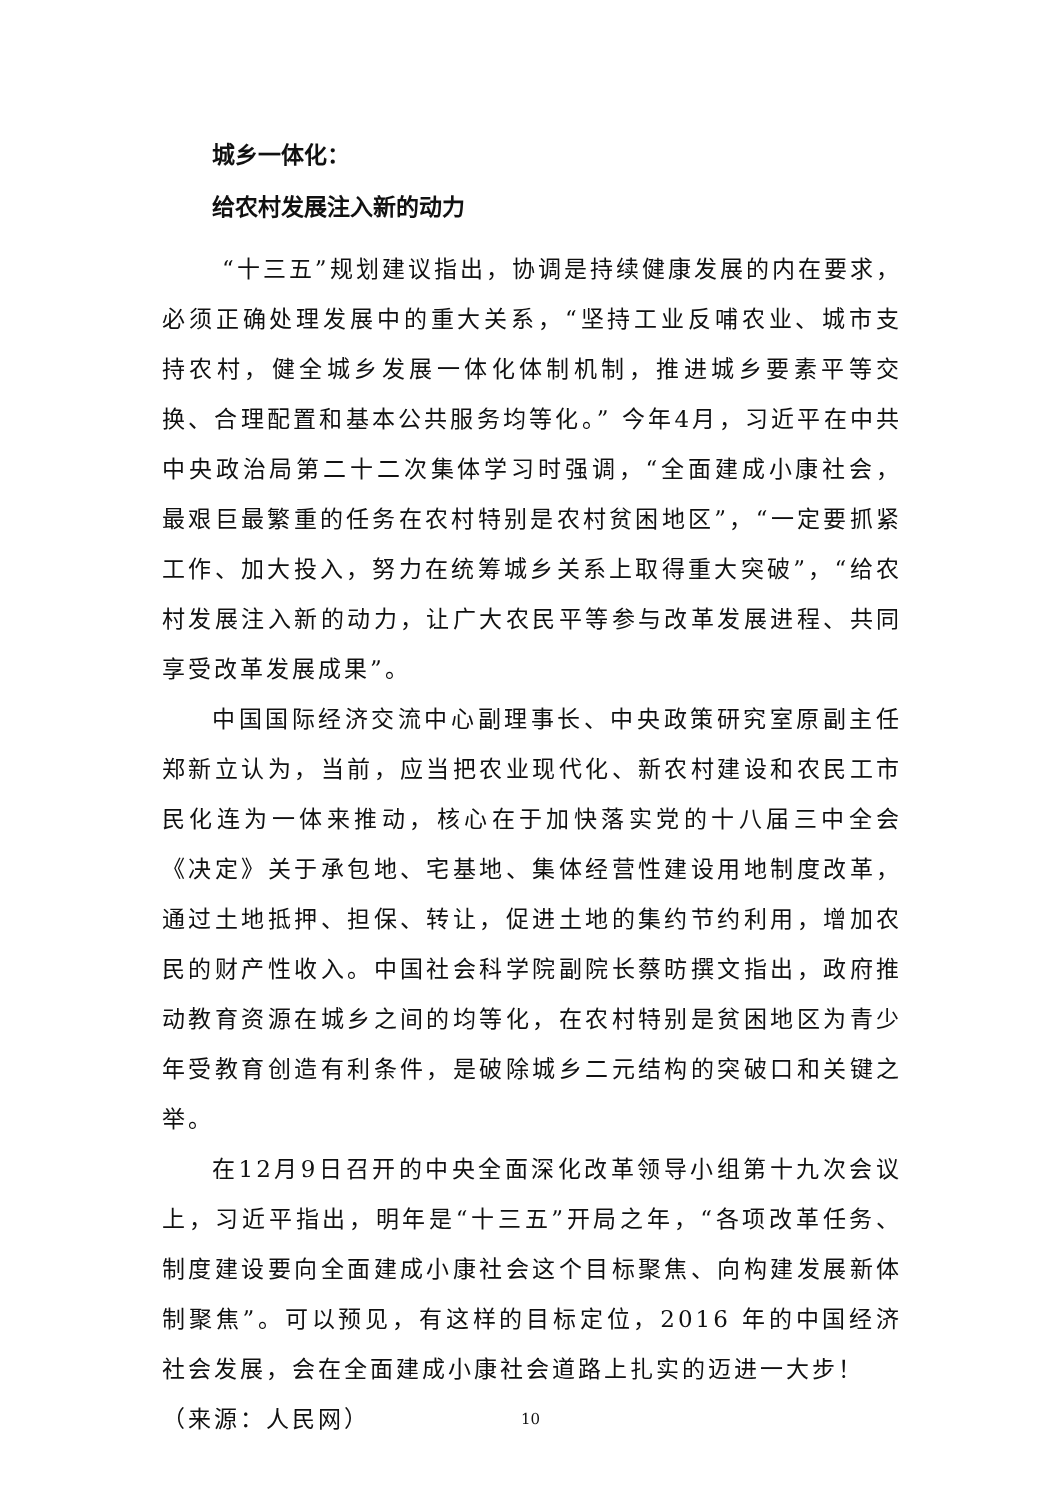城乡一体化：
给农村发展注入新的动力
“十三五”规划建议指出，协调是持续健康发展的内在要求，必须正确处理发展中的重大关系，“坚持工业反哺农业、城市支持农村，健全城乡发展一体化体制机制，推进城乡要素平等交换、合理配置和基本公共服务均等化。” 今年4月，习近平在中共中央政治局第二十二次集体学习时强调，“全面建成小康社会，最艰巨最繁重的任务在农村特别是农村贫困地区”，“一定要抓紧工作、加大投入，努力在统筹城乡关系上取得重大突破”，“给农村发展注入新的动力，让广大农民平等参与改革发展进程、共同享受改革发展成果”。
中国国际经济交流中心副理事长、中央政策研究室原副主任郑新立认为，当前，应当把农业现代化、新农村建设和农民工市民化连为一体来推动，核心在于加快落实党的十八届三中全会《决定》关于承包地、宅基地、集体经营性建设用地制度改革，通过土地抵押、担保、转让，促进土地的集约节约利用，增加农民的财产性收入。中国社会科学院副院长蔡昉撰文指出，政府推动教育资源在城乡之间的均等化，在农村特别是贫困地区为青少年受教育创造有利条件，是破除城乡二元结构的突破口和关键之举。
在12月9日召开的中央全面深化改革领导小组第十九次会议上，习近平指出，明年是“十三五”开局之年，“各项改革任务、制度建设要向全面建成小康社会这个目标聚焦、向构建发展新体制聚焦”。可以预见，有这样的目标定位，2016 年的中国经济社会发展，会在全面建成小康社会道路上扎实的迈进一大步！
（来源：人民网）
10